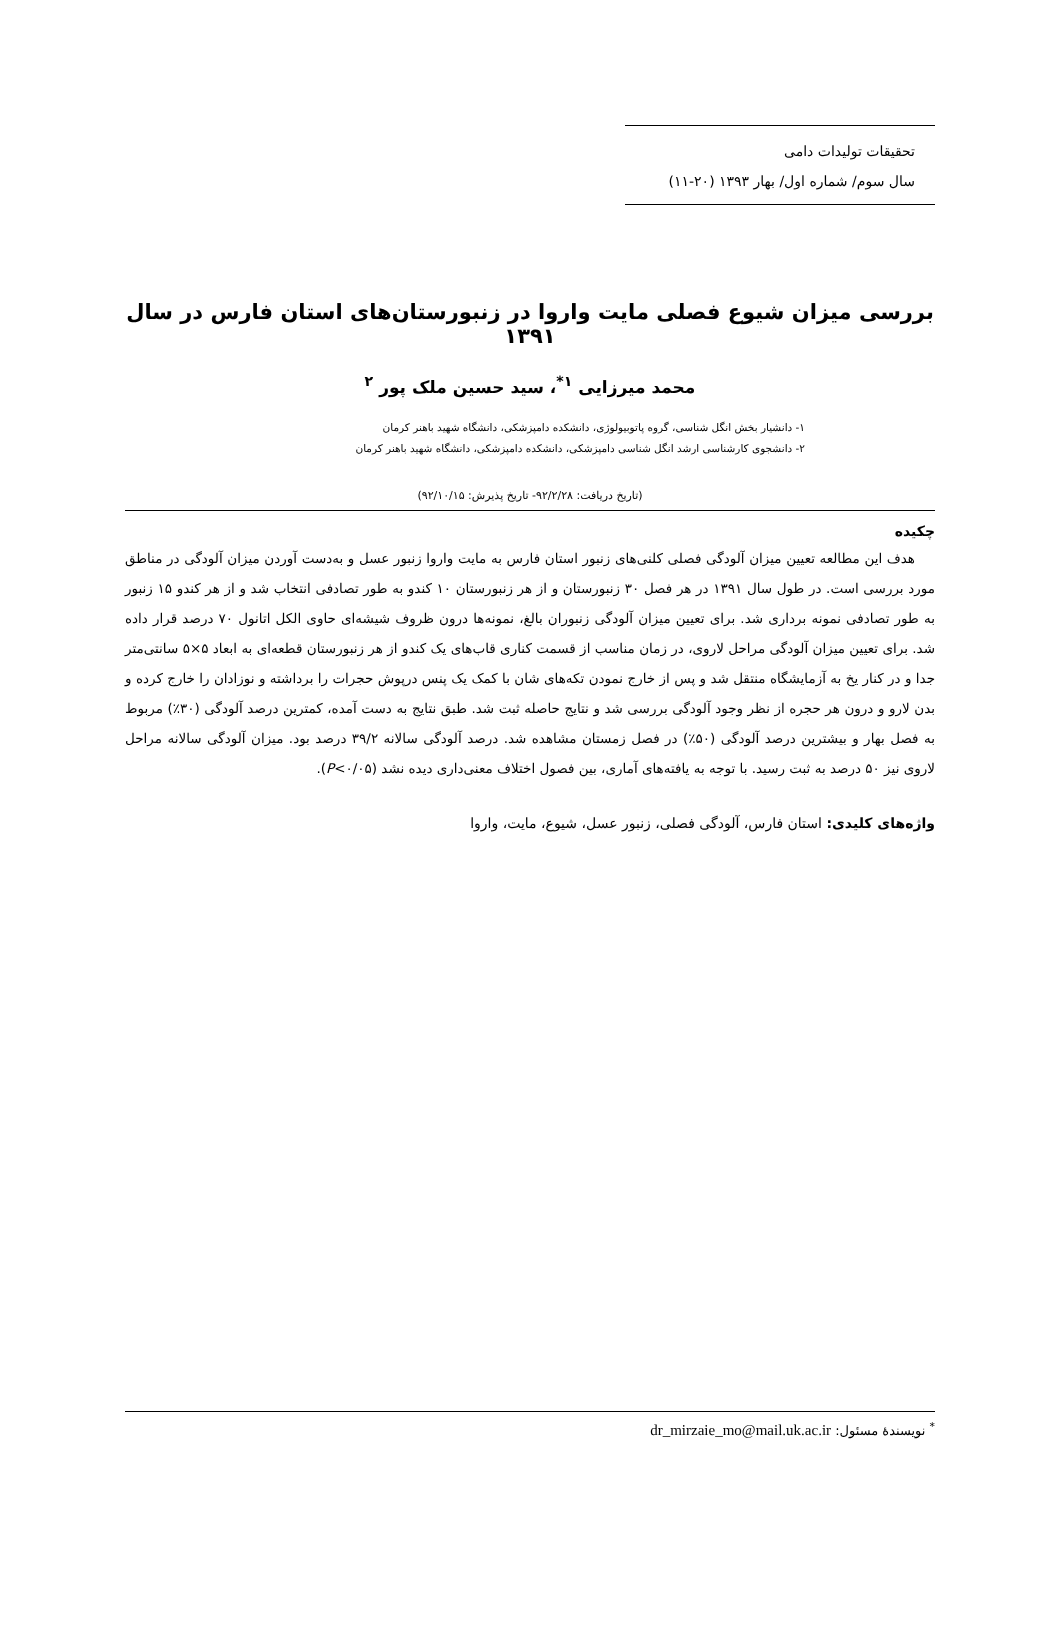تحقیقات تولیدات دامی
سال سوم/ شماره اول/ بهار ۱۳۹۳ (۲۰-۱۱)
بررسی میزان شیوع فصلی مایت واروا در زنبورستان‌های استان فارس در سال ۱۳۹۱
محمد میرزایی <sup>۱*</sup>، سید حسین ملک پور <sup>۲</sup>
۱- دانشیار بخش انگل شناسی، گروه پاتوبیولوژی، دانشکده دامپزشکی، دانشگاه شهید باهنر کرمان
۲- دانشجوی کارشناسی ارشد انگل شناسی دامپزشکی، دانشکده دامپزشکی، دانشگاه شهید باهنر کرمان
(تاریخ دریافت: ۹۲/۲/۲۸- تاریخ پذیرش: ۹۲/۱۰/۱۵)
چکیده
هدف این مطالعه تعیین میزان آلودگی فصلی کلنی‌های زنبور استان فارس به مایت واروا زنبور عسل و به‌دست آوردن میزان آلودگی در مناطق مورد بررسی است. در طول سال ۱۳۹۱ در هر فصل ۳۰ زنبورستان و از هر زنبورستان ۱۰ کندو به طور تصادفی انتخاب شد و از هر کندو ۱۵ زنبور به طور تصادفی نمونه برداری شد. برای تعیین میزان آلودگی زنبوران بالغ، نمونه‌ها درون ظروف شیشه‌ای حاوی الکل اتانول ۷۰ درصد قرار داده شد. برای تعیین میزان آلودگی مراحل لاروی، در زمان مناسب از قسمت کناری قاب‌های یک کندو از هر زنبورستان قطعه‌ای به ابعاد ۵×۵ سانتی‌متر جدا و در کنار یخ به آزمایشگاه منتقل شد و پس از خارج نمودن تکه‌های شان با کمک یک پنس درپوش حجرات را برداشته و نوزادان را خارج کرده و بدن لارو و درون هر حجره از نظر وجود آلودگی بررسی شد و نتایج حاصله ثبت شد. طبق نتایج به دست آمده، کمترین درصد آلودگی (۳۰٪) مربوط به فصل بهار و بیشترین درصد آلودگی (۵۰٪) در فصل زمستان مشاهده شد. درصد آلودگی سالانه ۳۹/۲ درصد بود. میزان آلودگی سالانه مراحل لاروی نیز ۵۰ درصد به ثبت رسید. با توجه به یافته‌های آماری، بین فصول اختلاف معنی‌داری دیده نشد (P<۰/۰۵).
واژه‌های کلیدی: استان فارس، آلودگی فصلی، زنبور عسل، شیوع، مایت، واروا
<sup>*</sup> نویسندهٔ مسئول: dr_mirzaie_mo@mail.uk.ac.ir